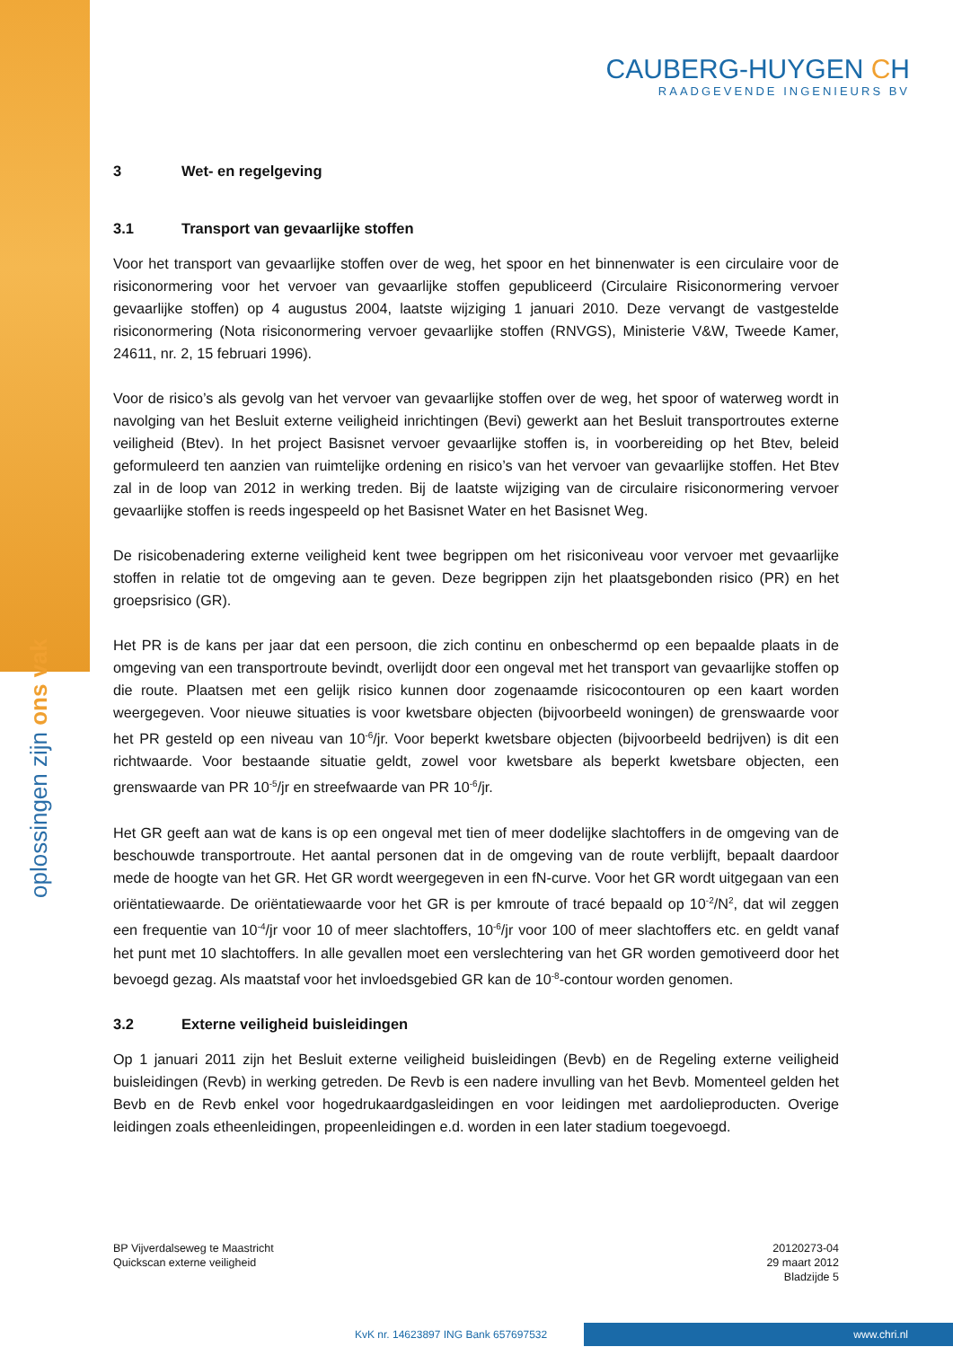oplossingen zijn ons vak
CAUBERG-HUYGEN CH
RAADGEVENDE INGENIEURS BV
3 Wet- en regelgeving
3.1 Transport van gevaarlijke stoffen
Voor het transport van gevaarlijke stoffen over de weg, het spoor en het binnenwater is een circulaire voor de risiconormering voor het vervoer van gevaarlijke stoffen gepubliceerd (Circulaire Risiconormering vervoer gevaarlijke stoffen) op 4 augustus 2004, laatste wijziging 1 januari 2010. Deze vervangt de vastgestelde risiconormering (Nota risiconormering vervoer gevaarlijke stoffen (RNVGS), Ministerie V&W, Tweede Kamer, 24611, nr. 2, 15 februari 1996).
Voor de risico’s als gevolg van het vervoer van gevaarlijke stoffen over de weg, het spoor of waterweg wordt in navolging van het Besluit externe veiligheid inrichtingen (Bevi) gewerkt aan het Besluit transportroutes externe veiligheid (Btev). In het project Basisnet vervoer gevaarlijke stoffen is, in voorbereiding op het Btev, beleid geformuleerd ten aanzien van ruimtelijke ordening en risico’s van het vervoer van gevaarlijke stoffen. Het Btev zal in de loop van 2012 in werking treden. Bij de laatste wijziging van de circulaire risiconormering vervoer gevaarlijke stoffen is reeds ingespeeld op het Basisnet Water en het Basisnet Weg.
De risicobenadering externe veiligheid kent twee begrippen om het risiconiveau voor vervoer met gevaarlijke stoffen in relatie tot de omgeving aan te geven. Deze begrippen zijn het plaatsgebonden risico (PR) en het groepsrisico (GR).
Het PR is de kans per jaar dat een persoon, die zich continu en onbeschermd op een bepaalde plaats in de omgeving van een transportroute bevindt, overlijdt door een ongeval met het transport van gevaarlijke stoffen op die route. Plaatsen met een gelijk risico kunnen door zogenaamde risicocontouren op een kaart worden weergegeven. Voor nieuwe situaties is voor kwetsbare objecten (bijvoorbeeld woningen) de grenswaarde voor het PR gesteld op een niveau van 10<sup>-6</sup>/jr. Voor beperkt kwetsbare objecten (bijvoorbeeld bedrijven) is dit een richtwaarde. Voor bestaande situatie geldt, zowel voor kwetsbare als beperkt kwetsbare objecten, een grenswaarde van PR 10<sup>-5</sup>/jr en streefwaarde van PR 10<sup>-6</sup>/jr.
Het GR geeft aan wat de kans is op een ongeval met tien of meer dodelijke slachtoffers in de omgeving van de beschouwde transportroute. Het aantal personen dat in de omgeving van de route verblijft, bepaalt daardoor mede de hoogte van het GR. Het GR wordt weergegeven in een fN-curve. Voor het GR wordt uitgegaan van een oriëntatiewaarde. De oriëntatiewaarde voor het GR is per kmroute of tracé bepaald op 10<sup>-2</sup>/N<sup>2</sup>, dat wil zeggen een frequentie van 10<sup>-4</sup>/jr voor 10 of meer slachtoffers, 10<sup>-6</sup>/jr voor 100 of meer slachtoffers etc. en geldt vanaf het punt met 10 slachtoffers. In alle gevallen moet een verslechtering van het GR worden gemotiveerd door het bevoegd gezag. Als maatstaf voor het invloedsgebied GR kan de 10<sup>-8</sup>-contour worden genomen.
3.2 Externe veiligheid buisleidingen
Op 1 januari 2011 zijn het Besluit externe veiligheid buisleidingen (Bevb) en de Regeling externe veiligheid buisleidingen (Revb) in werking getreden. De Revb is een nadere invulling van het Bevb. Momenteel gelden het Bevb en de Revb enkel voor hogedrukaardgasleidingen en voor leidingen met aardolieproducten. Overige leidingen zoals etheenleidingen, propeenleidingen e.d. worden in een later stadium toegevoegd.
BP Vijverdalseweg te Maastricht
Quickscan externe veiligheid
20120273-04
29 maart 2012
Bladzijde 5
KvK nr. 14623897 ING Bank 657697532
www.chri.nl